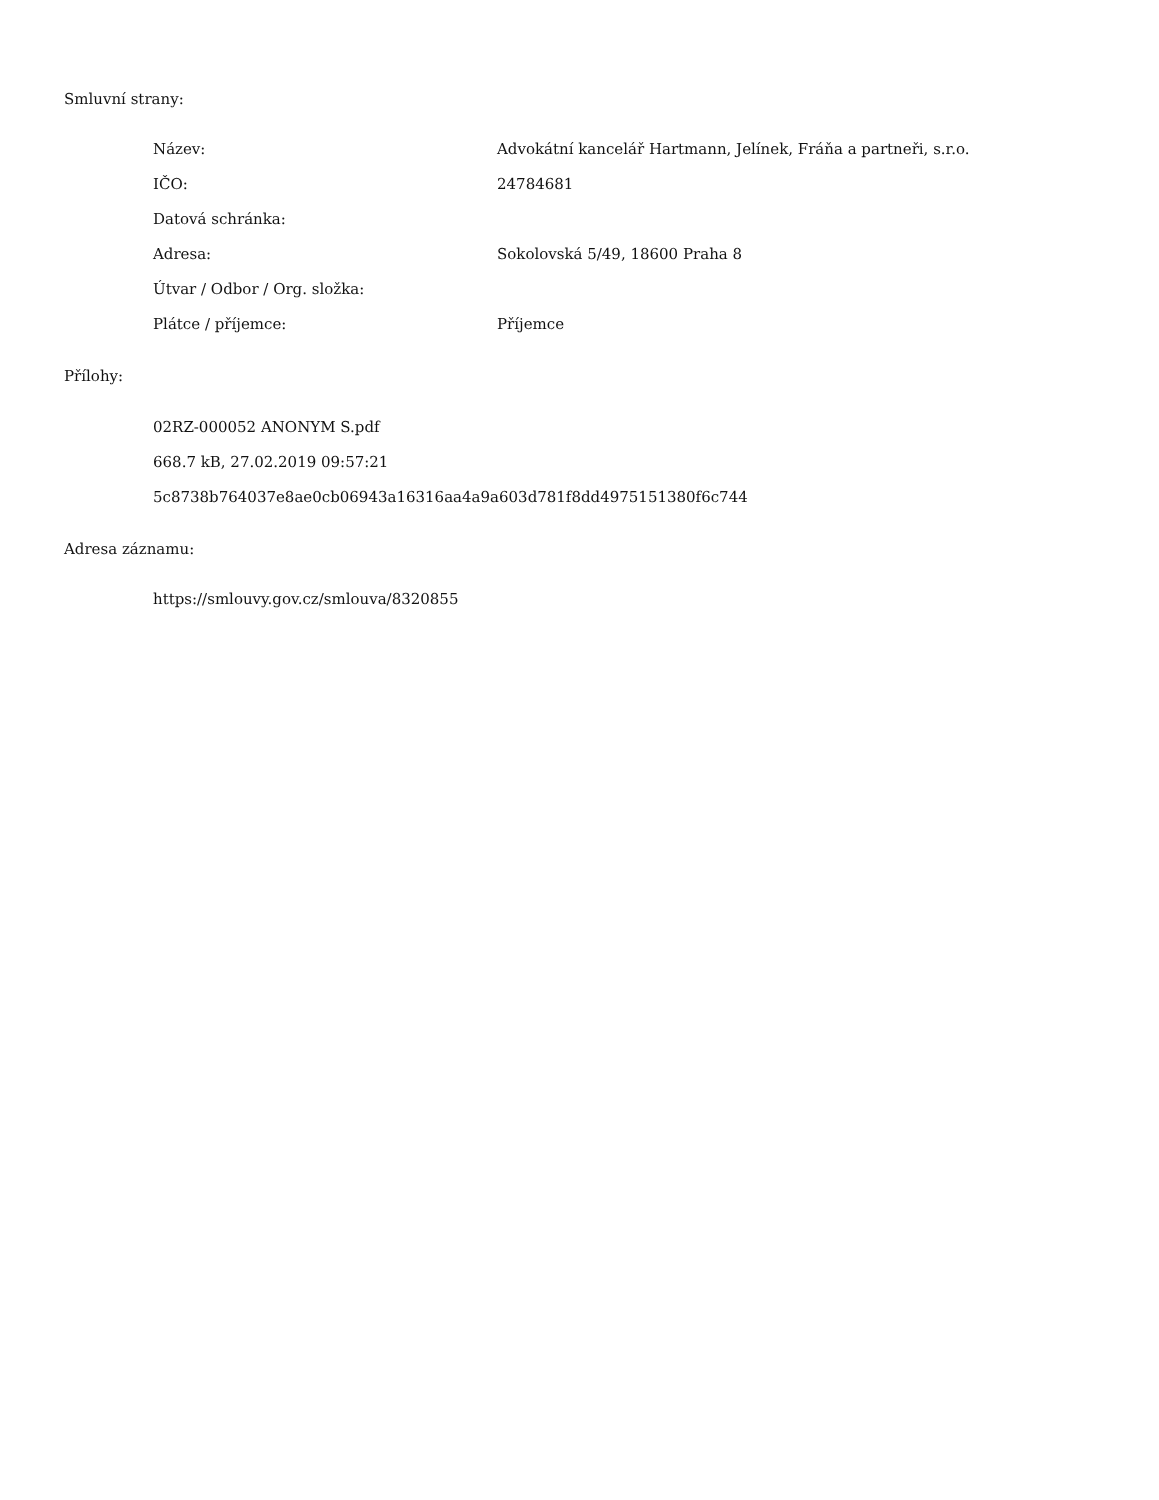Smluvní strany:
| Název: | Advokátní kancelář Hartmann, Jelínek, Fráňa a partneři, s.r.o. |
| IČO: | 24784681 |
| Datová schránka: | |
| Adresa: | Sokolovská 5/49, 18600 Praha 8 |
| Útvar / Odbor / Org. složka: | |
| Plátce / příjemce: | Příjemce |
Přílohy:
02RZ-000052 ANONYM S.pdf
668.7 kB, 27.02.2019 09:57:21
5c8738b764037e8ae0cb06943a16316aa4a9a603d781f8dd4975151380f6c744
Adresa záznamu:
https://smlouvy.gov.cz/smlouva/8320855